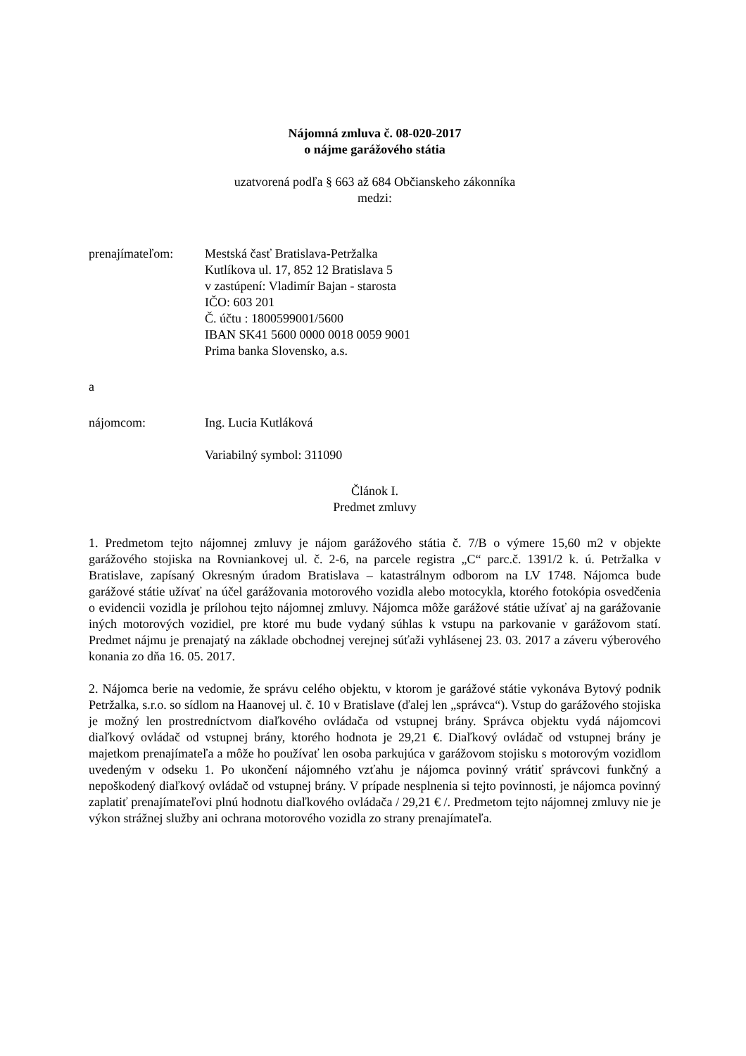Nájomná zmluva č. 08-020-2017
o nájme garážového státia
uzatvorená podľa § 663 až 684 Občianskeho zákonníka
medzi:
prenajímateľom: Mestská časť Bratislava-Petržalka
Kutlíkova ul. 17, 852 12 Bratislava 5
v zastúpení: Vladimír Bajan - starosta
IČO: 603 201
Č. účtu : 1800599001/5600
IBAN SK41 5600 0000 0018 0059 9001
Prima banka Slovensko, a.s.
a
nájomcom: Ing. Lucia Kutláková
Variabilný symbol: 311090
Článok I.
Predmet zmluvy
1. Predmetom tejto nájomnej zmluvy je nájom garážového státia č. 7/B o výmere 15,60 m2 v objekte garážového stojiska na Rovniankovej ul. č. 2-6, na parcele registra „C“ parc.č. 1391/2 k. ú. Petržalka v Bratislave, zapísaný Okresným úradom Bratislava – katastrálnym odborom na LV 1748. Nájomca bude garážové státie užívať na účel garážovania motorového vozidla alebo motocykla, ktorého fotokópia osvedčenia o evidencii vozidla je prílohou tejto nájomnej zmluvy. Nájomca môže garážové státie užívať aj na garážovanie iných motorových vozidiel, pre ktoré mu bude vydaný súhlas k vstupu na parkovanie v garážovom statí. Predmet nájmu je prenajatý na základe obchodnej verejnej súťaži vyhlásenej 23. 03. 2017 a záveru výberového konania zo dňa 16. 05. 2017.
2. Nájomca berie na vedomie, že správu celého objektu, v ktorom je garážové státie vykonáva Bytový podnik Petržalka, s.r.o. so sídlom na Haanovej ul. č. 10 v Bratislave (ďalej len „správca“). Vstup do garážového stojiska je možný len prostredníctvom diaľkového ovládača od vstupnej brány. Správca objektu vydá nájomcovi diaľkový ovládač od vstupnej brány, ktorého hodnota je 29,21 €. Diaľkový ovládač od vstupnej brány je majetkom prenajímateľa a môže ho používať len osoba parkujúca v garážovom stojisku s motorovým vozidlom uvedeným v odseku 1. Po ukončení nájomného vzťahu je nájomca povinný vrátiť správcovi funkčný a nepoškodený diaľkový ovládač od vstupnej brány. V prípade nesplnenia si tejto povinnosti, je nájomca povinný zaplatiť prenajímateľovi plnú hodnotu diaľkového ovládača / 29,21 € /. Predmetom tejto nájomnej zmluvy nie je výkon strážnej služby ani ochrana motorového vozidla zo strany prenajímateľa.